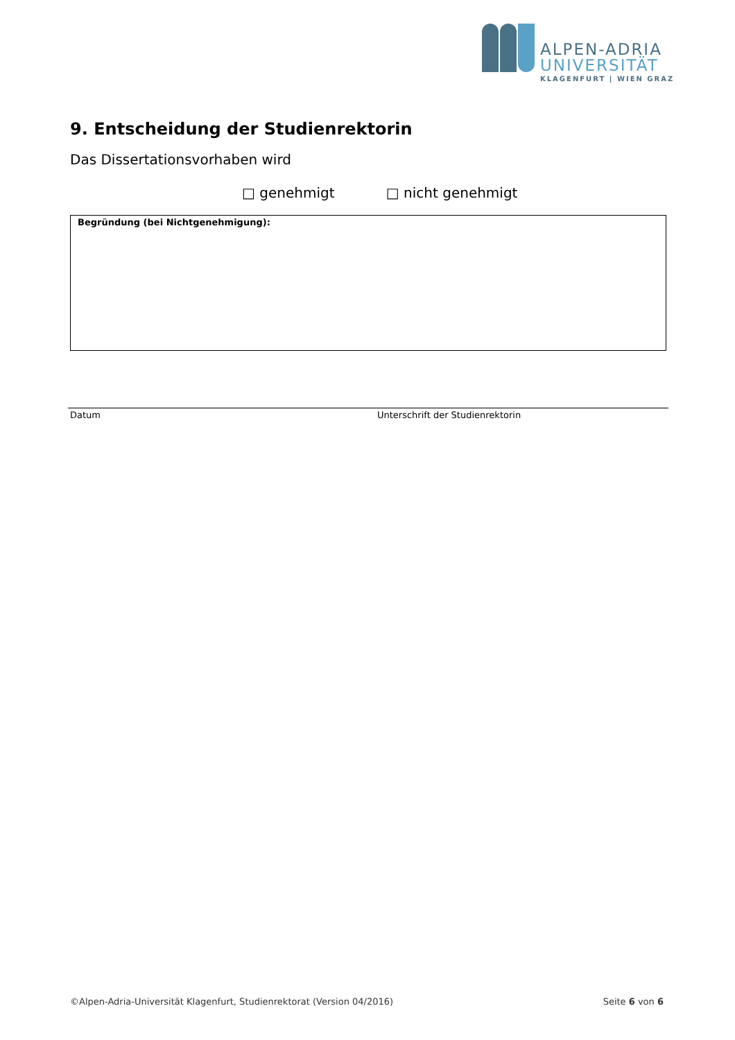ALPEN-ADRIA
UNIVERSITÄT
KLAGENFURT | WIEN GRAZ
9. Entscheidung der Studienrektorin
Das Dissertationsvorhaben wird
□ genehmigt □ nicht genehmigt
Begründung (bei Nichtgenehmigung):
Datum Unterschrift der Studienrektorin
©Alpen-Adria-Universität Klagenfurt, Studienrektorat (Version 04/2016) Seite 6 von 6